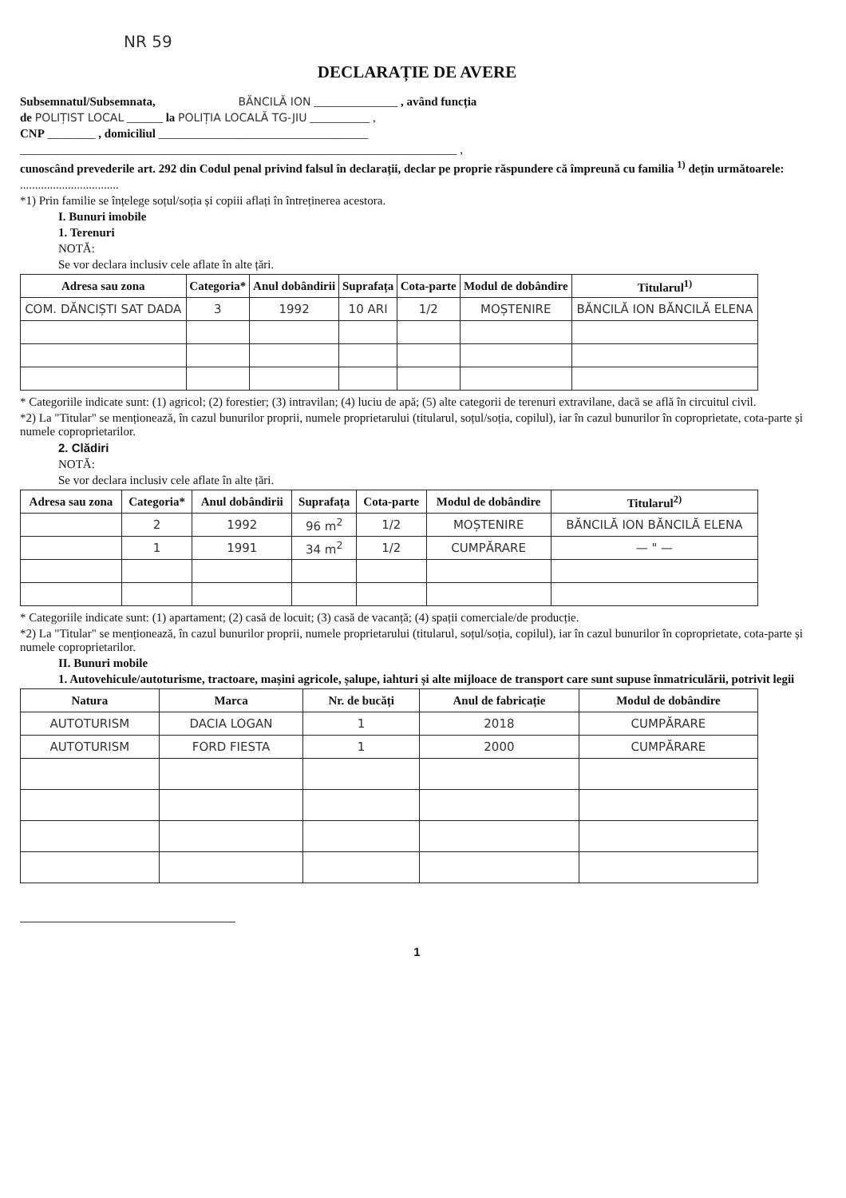NR 59
DECLARAȚIE DE AVERE
Subsemnatul/Subsemnata, BĂNCILĂ ION ______________ , având funcția
de POLIȚIST LOCAL ______ la POLIȚIA LOCALĂ TG-JIU __________ ,
CNP ________ , domiciliul ___________________________________
_________________________________________________________________________ ,
cunoscând prevederile art. 292 din Codul penal privind falsul în declarații, declar pe proprie răspundere că împreună cu familia <sup>1)</sup> dețin următoarele:
.................................
*1) Prin familie se înțelege soțul/soția și copiii aflați în întreținerea acestora.
I. Bunuri imobile
1. Terenuri
NOTĂ:
Se vor declara inclusiv cele aflate în alte țări.
| Adresa sau zona | Categoria* | Anul dobândirii | Suprafața | Cota-parte | Modul de dobândire | Titularul<sup>1)</sup> |
| --- | --- | --- | --- | --- | --- | --- |
| COM. DĂNCIȘTI SAT DADA | 3 | 1992 | 10 ARI | 1/2 | MOȘTENIRE | BĂNCILĂ ION BĂNCILĂ ELENA |
* Categoriile indicate sunt: (1) agricol; (2) forestier; (3) intravilan; (4) luciu de apă; (5) alte categorii de terenuri extravilane, dacă se află în circuitul civil.
*2) La "Titular" se menționează, în cazul bunurilor proprii, numele proprietarului (titularul, soțul/soția, copilul), iar în cazul bunurilor în coproprietate, cota-parte și numele coproprietarilor.
2. Clădiri
NOTĂ:
Se vor declara inclusiv cele aflate în alte țări.
| Adresa sau zona | Categoria* | Anul dobândirii | Suprafața | Cota-parte | Modul de dobândire | Titularul<sup>2)</sup> |
| --- | --- | --- | --- | --- | --- | --- |
| | 2 | 1992 | 96 m<sup>2</sup> | 1/2 | MOȘTENIRE | BĂNCILĂ ION BĂNCILĂ ELENA |
| | 1 | 1991 | 34 m<sup>2</sup> | 1/2 | CUMPĂRARE | — " — |
* Categoriile indicate sunt: (1) apartament; (2) casă de locuit; (3) casă de vacanță; (4) spații comerciale/de producție.
*2) La "Titular" se menționează, în cazul bunurilor proprii, numele proprietarului (titularul, soțul/soția, copilul), iar în cazul bunurilor în coproprietate, cota-parte și numele coproprietarilor.
II. Bunuri mobile
1. Autovehicule/autoturisme, tractoare, mașini agricole, șalupe, iahturi și alte mijloace de transport care sunt supuse înmatriculării, potrivit legii
| Natura | Marca | Nr. de bucăți | Anul de fabricație | Modul de dobândire |
| --- | --- | --- | --- | --- |
| AUTOTURISM | DACIA LOGAN | 1 | 2018 | CUMPĂRARE |
| AUTOTURISM | FORD FIESTA | 1 | 2000 | CUMPĂRARE |
1